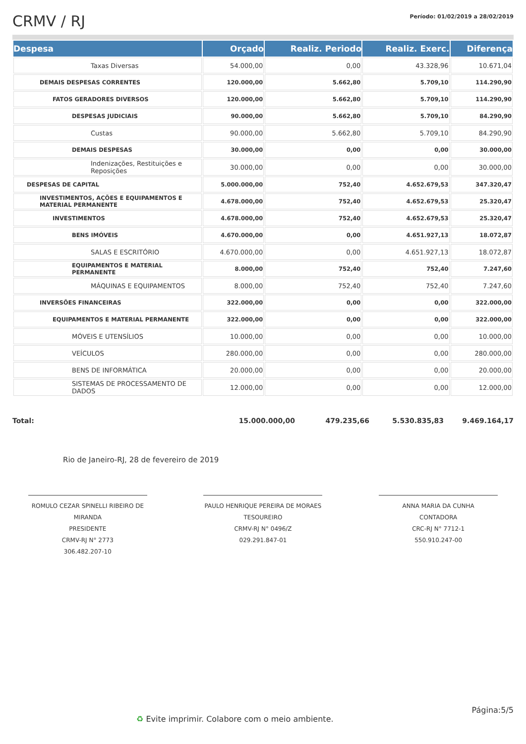CRMV / RJ
Período: 01/02/2019 a 28/02/2019
| Despesa | Orçado | Realiz. Periodo | Realiz. Exerc. | Diferença |
| --- | --- | --- | --- | --- |
| Taxas Diversas | 54.000,00 | 0,00 | 43.328,96 | 10.671,04 |
| DEMAIS DESPESAS CORRENTES | 120.000,00 | 5.662,80 | 5.709,10 | 114.290,90 |
| FATOS GERADORES DIVERSOS | 120.000,00 | 5.662,80 | 5.709,10 | 114.290,90 |
| DESPESAS JUDICIAIS | 90.000,00 | 5.662,80 | 5.709,10 | 84.290,90 |
| Custas | 90.000,00 | 5.662,80 | 5.709,10 | 84.290,90 |
| DEMAIS DESPESAS | 30.000,00 | 0,00 | 0,00 | 30.000,00 |
| Indenizações, Restituições e Reposições | 30.000,00 | 0,00 | 0,00 | 30.000,00 |
| DESPESAS DE CAPITAL | 5.000.000,00 | 752,40 | 4.652.679,53 | 347.320,47 |
| INVESTIMENTOS, AÇÕES E EQUIPAMENTOS E MATERIAL PERMANENTE | 4.678.000,00 | 752,40 | 4.652.679,53 | 25.320,47 |
| INVESTIMENTOS | 4.678.000,00 | 752,40 | 4.652.679,53 | 25.320,47 |
| BENS IMÓVEIS | 4.670.000,00 | 0,00 | 4.651.927,13 | 18.072,87 |
| SALAS E ESCRITÓRIO | 4.670.000,00 | 0,00 | 4.651.927,13 | 18.072,87 |
| EQUIPAMENTOS E MATERIAL PERMANENTE | 8.000,00 | 752,40 | 752,40 | 7.247,60 |
| MÁQUINAS E EQUIPAMENTOS | 8.000,00 | 752,40 | 752,40 | 7.247,60 |
| INVERSÕES FINANCEIRAS | 322.000,00 | 0,00 | 0,00 | 322.000,00 |
| EQUIPAMENTOS E MATERIAL PERMANENTE | 322.000,00 | 0,00 | 0,00 | 322.000,00 |
| MÓVEIS E UTENSÍLIOS | 10.000,00 | 0,00 | 0,00 | 10.000,00 |
| VEÍCULOS | 280.000,00 | 0,00 | 0,00 | 280.000,00 |
| BENS DE INFORMÁTICA | 20.000,00 | 0,00 | 0,00 | 20.000,00 |
| SISTEMAS DE PROCESSAMENTO DE DADOS | 12.000,00 | 0,00 | 0,00 | 12.000,00 |
Total: 15.000.000,00 479.235,66 5.530.835,83 9.469.164,17
Rio de Janeiro-RJ, 28 de fevereiro de 2019
ROMULO CEZAR SPINELLI RIBEIRO DE MIRANDA
PRESIDENTE
CRMV-RJ N° 2773
306.482.207-10
PAULO HENRIQUE PEREIRA DE MORAES
TESOUREIRO
CRMV-RJ N° 0496/Z
029.291.847-01
ANNA MARIA DA CUNHA
CONTADORA
CRC-RJ N° 7712-1
550.910.247-00
Página:5/5
♻ Evite imprimir. Colabore com o meio ambiente.